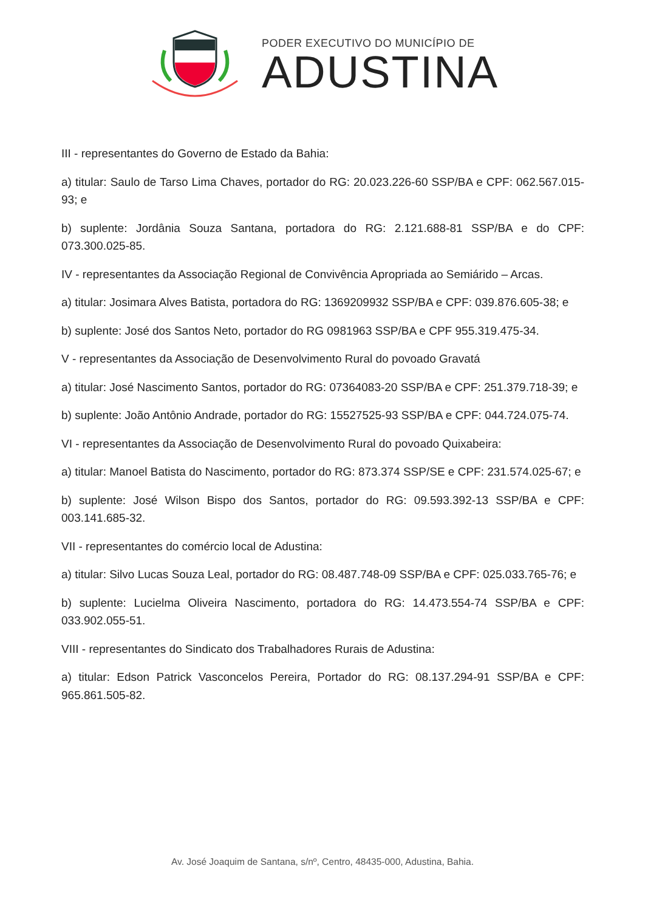PODER EXECUTIVO DO MUNICÍPIO DE
ADUSTINA
III - representantes do Governo de Estado da Bahia:
a) titular: Saulo de Tarso Lima Chaves, portador do RG: 20.023.226-60 SSP/BA e CPF: 062.567.015-93; e
b) suplente: Jordânia Souza Santana, portadora do RG: 2.121.688-81 SSP/BA e do CPF: 073.300.025-85.
IV - representantes da Associação Regional de Convivência Apropriada ao Semiárido – Arcas.
a) titular: Josimara Alves Batista, portadora do RG: 1369209932 SSP/BA e CPF: 039.876.605-38; e
b) suplente: José dos Santos Neto, portador do RG 0981963 SSP/BA e CPF 955.319.475-34.
V - representantes da Associação de Desenvolvimento Rural do povoado Gravatá
a) titular: José Nascimento Santos, portador do RG: 07364083-20 SSP/BA e CPF: 251.379.718-39; e
b) suplente: João Antônio Andrade, portador do RG: 15527525-93 SSP/BA e CPF: 044.724.075-74.
VI - representantes da Associação de Desenvolvimento Rural do povoado Quixabeira:
a) titular: Manoel Batista do Nascimento, portador do RG: 873.374 SSP/SE e CPF: 231.574.025-67; e
b) suplente: José Wilson Bispo dos Santos, portador do RG: 09.593.392-13 SSP/BA e CPF: 003.141.685-32.
VII - representantes do comércio local de Adustina:
a) titular: Silvo Lucas Souza Leal, portador do RG: 08.487.748-09 SSP/BA e CPF: 025.033.765-76; e
b) suplente: Lucielma Oliveira Nascimento, portadora do RG: 14.473.554-74 SSP/BA e CPF: 033.902.055-51.
VIII - representantes do Sindicato dos Trabalhadores Rurais de Adustina:
a) titular: Edson Patrick Vasconcelos Pereira, Portador do RG: 08.137.294-91 SSP/BA e CPF: 965.861.505-82.
Av. José Joaquim de Santana, s/nº, Centro, 48435-000, Adustina, Bahia.